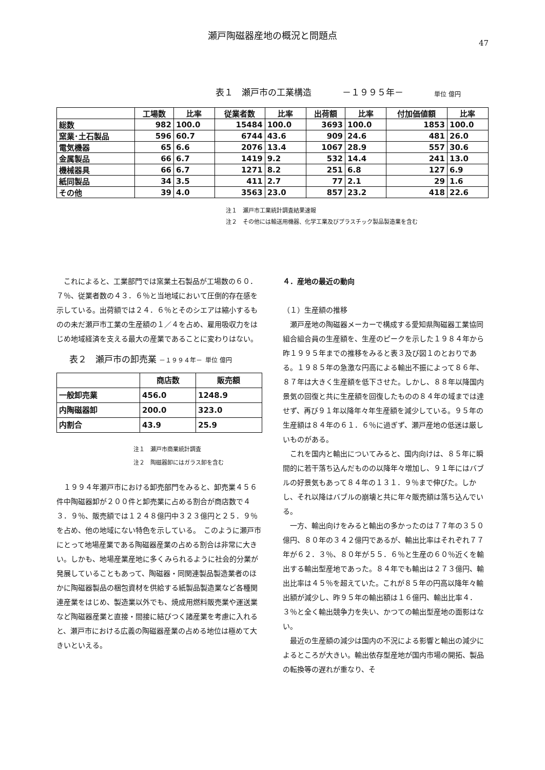瀬戸陶磁器産地の概況と問題点
47
表１　瀬戸市の工業構造 －１９９５年－ 単位 億円
| | 工場数 | 比率 | 従業者数 | 比率 | 出荷額 | 比率 | 付加価値額 | 比率 |
| --- | --- | --- | --- | --- | --- | --- | --- | --- |
| 総数 | 982 | 100.0 | 15484 | 100.0 | 3693 | 100.0 | 1853 | 100.0 |
| 窯業･土石製品 | 596 | 60.7 | 6744 | 43.6 | 909 | 24.6 | 481 | 26.0 |
| 電気機器 | 65 | 6.6 | 2076 | 13.4 | 1067 | 28.9 | 557 | 30.6 |
| 金属製品 | 66 | 6.7 | 1419 | 9.2 | 532 | 14.4 | 241 | 13.0 |
| 機械器具 | 66 | 6.7 | 1271 | 8.2 | 251 | 6.8 | 127 | 6.9 |
| 紙同製品 | 34 | 3.5 | 411 | 2.7 | 77 | 2.1 | 29 | 1.6 |
| その他 | 39 | 4.0 | 3563 | 23.0 | 857 | 23.2 | 418 | 22.6 |
注１　瀬戸市工業統計調査結果速報
注２　その他には輸送用機器、化学工業及びプラスチック製品製造業を含む
これによると、工業部門では窯業土石製品が工場数の６０．７％、従業者数の４３．６％と当地域において圧倒的存在感を示している。出荷額では２４．６％とそのシエアは縮小するものの未だ瀬戸市工業の生産額の１／４を占め、雇用吸収力をはじめ地域経済を支える最大の産業であることに変わりはない。
表２　瀬戸市の卸売業 －１９９４年－ 単位 億円
| | 商店数 | 販売額 |
| --- | --- | --- |
| 一般卸売業 | 456.0 | 1248.9 |
| 内陶磁器卸 | 200.0 | 323.0 |
| 内割合 | 43.9 | 25.9 |
注１　瀬戸市商業統計調査
注２　陶磁器卸にはガラス卸を含む
１９９４年瀬戸市における卸売部門をみると、卸売業４５６件中陶磁器卸が２００件と卸売業に占める割合が商店数で４３．９％、販売額では１２４８億円中３２３億円と２５．９％を占め、他の地域にない特色を示している。　このように瀬戸市にとって地場産業である陶磁器産業の占める割合は非常に大きい。しかも、地場産業産地に多くみられるように社会的分業が発展していることもあって、陶磁器・同関連製品製造業者のほかに陶磁器製品の梱包資材を供給する紙製品製造業など各種関連産業をはじめ、製造業以外でも、焼成用燃料販売業や運送業など陶磁器産業と直接・間接に結びつく諸産業を考慮に入れると、瀬戸市における広義の陶磁器産業の占める地位は極めて大きいといえる。
４．産地の最近の動向
（１）生産額の推移
瀬戸産地の陶磁器メーカーで構成する愛知県陶磁器工業協同組合組合員の生産額を、生産のピークを示した１９８４年から昨１９９５年までの推移をみると表３及び図１のとおりである。１９８５年の急激な円高による輸出不振によって８６年、８７年は大きく生産額を低下させた。しかし、８８年以降国内景気の回復と共に生産額を回復したものの８４年の域までは達せず、再び９１年以降年々年生産額を減少している。９５年の生産額は８４年の６１．６％に過ぎず、瀬戸産地の低迷は厳しいものがある。
これを国内と輸出についてみると、国内向けは、８５年に瞬間的に若干落ち込んだものの以降年々増加し、９１年にはバブルの好景気もあって８４年の１３１．９％まで伸びた。しかし、それ以降はバブルの崩壊と共に年々販売額は落ち込んでいる。
一方、輸出向けをみると輸出の多かったのは７７年の３５０億円、８０年の３４２億円であるが、輸出比率はそれぞれ７７年が６２．３％、８０年が５５．６％と生産の６０％近くを輸出する輸出型産地であった。８４年でも輸出は２７３億円、輸出比率は４５％を超えていた。これが８５年の円高以降年々輸出額が減少し、昨９５年の輸出額は１６億円、輸出比率４．３％と全く輸出競争力を失い、かつての輸出型産地の面影はない。
最近の生産額の減少は国内の不況による影響と輸出の減少によるところが大きい。輸出依存型産地が国内市場の開拓、製品の転換等の遅れが重なり、そ